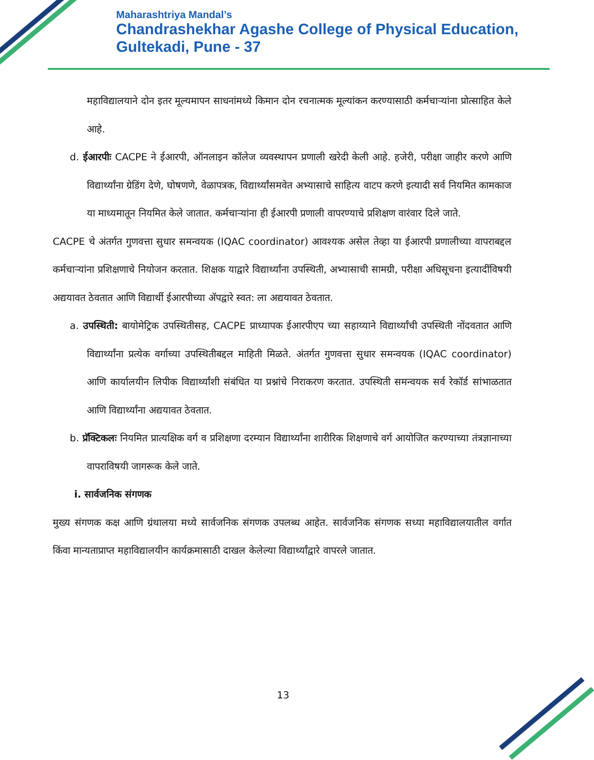Maharashtriya Mandal’s
Chandrashekhar Agashe College of Physical Education,
Gultekadi, Pune - 37
महाविद्यालयाने दोन इतर मूल्यमापन साधनांमध्ये किमान दोन रचनात्मक मूल्यांकन करण्यासाठी कर्मचाऱ्यांना प्रोत्साहित केले आहे.
d. ईआरपीः CACPE ने ईआरपी, ऑनलाइन कॉलेज व्यवस्थापन प्रणाली खरेदी केली आहे. हजेरी, परीक्षा जाहीर करणे आणि विद्यार्थ्यांना ग्रेडिंग देणे, घोषणणे, वेळापत्रक, विद्यार्थ्यांसमवेत अभ्यासाचे साहित्य वाटप करणे इत्यादी सर्व नियमित कामकाज या माध्यमातून नियमित केले जातात. कर्मचाऱ्यांना ही ईआरपी प्रणाली वापरण्याचे प्रशिक्षण वारंवार दिले जाते.
CACPE चे अंतर्गत गुणवत्ता सुधार समन्वयक (IQAC coordinator) आवश्यक असेल तेव्हा या ईआरपी प्रणालीच्या वापराबद्दल कर्मचाऱ्यांना प्रशिक्षणाचे नियोजन करतात. शिक्षक याद्वारे विद्यार्थ्यांना उपस्थिती, अभ्यासाची सामग्री, परीक्षा अधिसूचना इत्यादींविषयी अद्ययावत ठेवतात आणि विद्यार्थी ईआरपीच्या ॲपद्वारे स्वत: ला अद्ययावत ठेवतात.
a. उपस्थिती: बायोमेट्रिक उपस्थितीसह, CACPE प्राध्यापक ईआरपीएप च्या सहाय्याने विद्यार्थ्यांची उपस्थिती नोंदवतात आणि विद्यार्थ्यांना प्रत्येक वर्गाच्या उपस्थितीबद्दल माहिती मिळते. अंतर्गत गुणवत्ता सुधार समन्वयक (IQAC coordinator) आणि कार्यालयीन लिपीक विद्यार्थ्यांशी संबंधित या प्रश्नांचे निराकरण करतात. उपस्थिती समन्वयक सर्व रेकॉर्ड सांभाळतात आणि विद्यार्थ्यांना अद्ययावत ठेवतात.
b. प्रॅक्टिकलः नियमित प्रात्यक्षिक वर्ग व प्रशिक्षणा दरम्यान विद्यार्थ्यांना शारीरिक शिक्षणाचे वर्ग आयोजित करण्याच्या तंत्रज्ञानाच्या वापराविषयी जागरूक केले जाते.
i. सार्वजनिक संगणक
मुख्य संगणक कक्ष आणि ग्रंथालया मध्ये सार्वजनिक संगणक उपलब्ध आहेत. सार्वजनिक संगणक सध्या महाविद्यालयातील वर्गात किंवा मान्यताप्राप्त महाविद्यालयीन कार्यक्रमासाठी दाखल केलेल्या विद्यार्थ्यांद्वारे वापरले जातात.
13